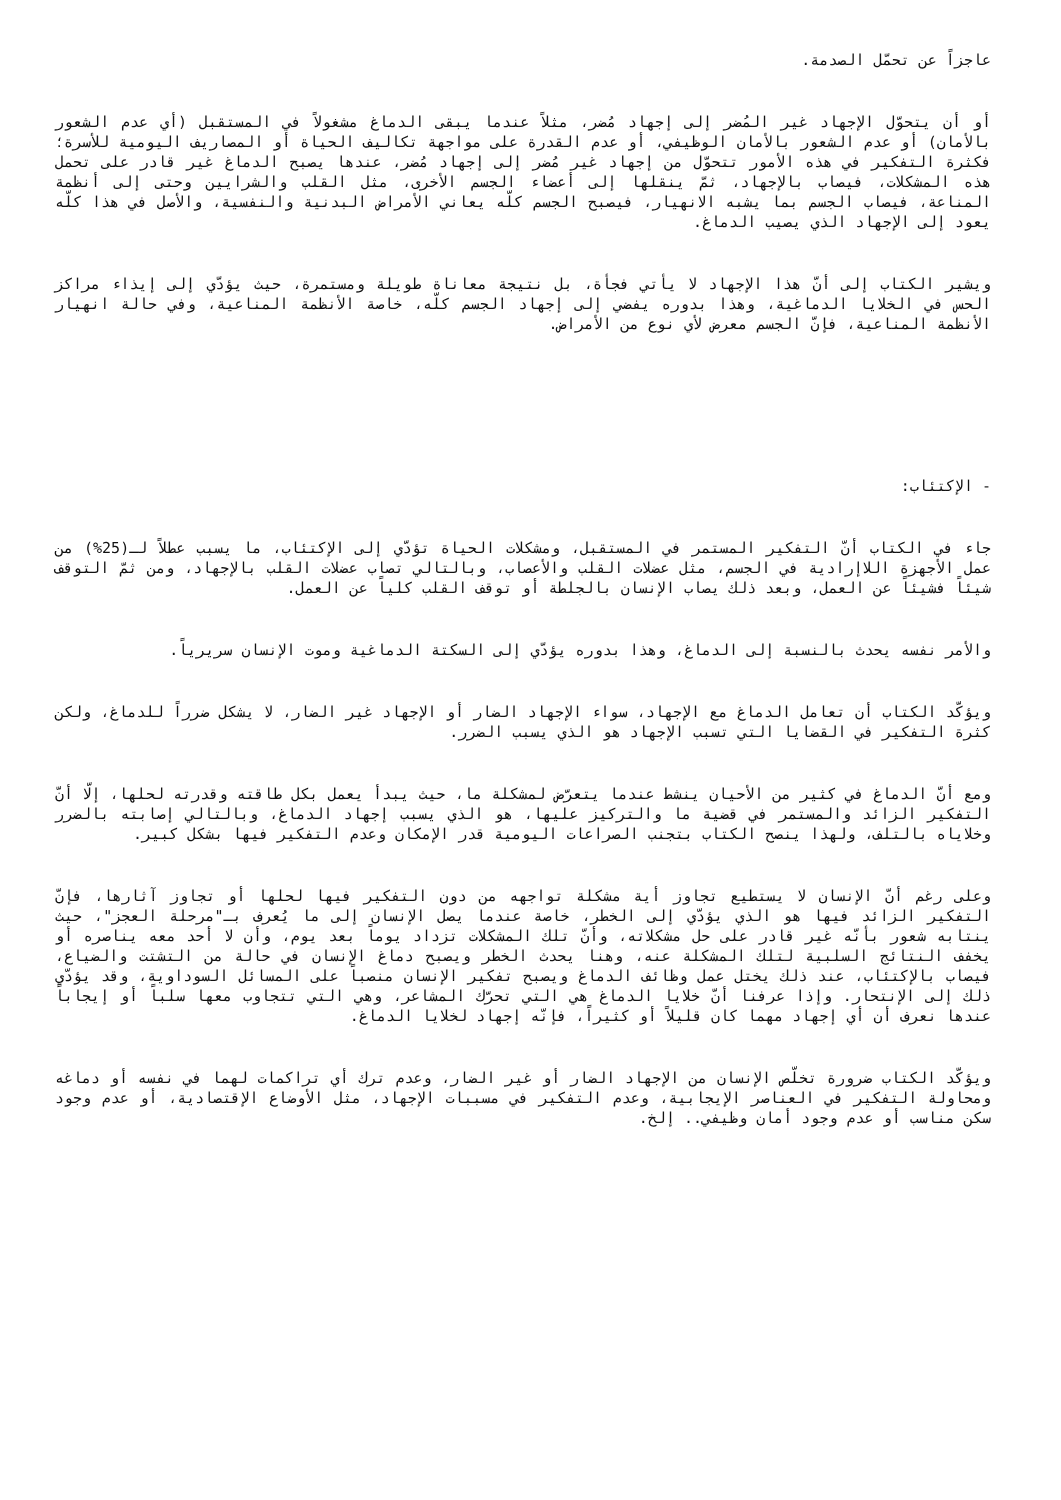عاجزاً عن تحمّل الصدمة.
أو أن يتحوّل الإجهاد غير المُضر إلى إجهاد مُضر، مثلاً عندما يبقى الدماغ مشغولاً في المستقبل (أي عدم الشعور بالأمان) أو عدم الشعور بالأمان الوظيفي، أو عدم القدرة على مواجهة تكاليف الحياة أو المصاريف اليومية للأسرة؛ فكثرة التفكير في هذه الأمور تتحوّل من إجهاد غير مُضر إلى إجهاد مُضر، عندها يصبح الدماغ غير قادر على تحمل هذه المشكلات، فيصاب بالإجهاد، ثمّ ينقلها إلى أعضاء الجسم الأخرى، مثل القلب والشرايين وحتى إلى أنظمة المناعة، فيصاب الجسم بما يشبه الانهيار، فيصبح الجسم كلّه يعاني الأمراض البدنية والنفسية، والأصل في هذا كلّه يعود إلى الإجهاد الذي يصيب الدماغ.
ويشير الكتاب إلى أنّ هذا الإجهاد لا يأتي فجأة، بل نتيجة معاناة طويلة ومستمرة، حيث يؤدّي إلى إيذاء مراكز الحس في الخلايا الدماغية، وهذا بدوره يفضي إلى إجهاد الجسم كلّه، خاصة الأنظمة المناعية، وفي حالة انهيار الأنظمة المناعية، فإنّ الجسم معرض لأي نوع من الأمراض.
- الإكتئاب:
جاء في الكتاب أنّ التفكير المستمر في المستقبل، ومشكلات الحياة تؤدّي إلى الإكتئاب، ما يسبب عطلاً لـ(25%) من عمل الأجهزة اللاإرادية في الجسم، مثل عضلات القلب والأعصاب، وبالتالي تصاب عضلات القلب بالإجهاد، ومن ثمّ التوقف شيئاً فشيئاً عن العمل، وبعد ذلك يصاب الإنسان بالجلطة أو توقف القلب كلياً عن العمل.
والأمر نفسه يحدث بالنسبة إلى الدماغ، وهذا بدوره يؤدّي إلى السكتة الدماغية وموت الإنسان سريرياً.
ويؤكّد الكتاب أن تعامل الدماغ مع الإجهاد، سواء الإجهاد الضار أو الإجهاد غير الضار، لا يشكل ضرراً للدماغ، ولكن كثرة التفكير في القضايا التي تسبب الإجهاد هو الذي يسبب الضرر.
ومع أنّ الدماغ في كثير من الأحيان ينشط عندما يتعرّض لمشكلة ما، حيث يبدأ يعمل بكل طاقته وقدرته لحلها، إلّا أنّ التفكير الزائد والمستمر في قضية ما والتركيز عليها، هو الذي يسبب إجهاد الدماغ، وبالتالي إصابته بالضرر وخلاياه بالتلف، ولهذا ينصح الكتاب بتجنب الصراعات اليومية قدر الإمكان وعدم التفكير فيها بشكل كبير.
وعلى رغم أنّ الإنسان لا يستطيع تجاوز أية مشكلة تواجهه من دون التفكير فيها لحلها أو تجاوز آثارها، فإنّ التفكير الزائد فيها هو الذي يؤدّي إلى الخطر، خاصة عندما يصل الإنسان إلى ما يُعرف بـ"مرحلة العجز"، حيث ينتابه شعور بأنّه غير قادر على حل مشكلاته، وأنّ تلك المشكلات تزداد يوماً بعد يوم، وأن لا أحد معه يناصره أو يخفف النتائج السلبية لتلك المشكلة عنه، وهنا يحدث الخطر ويصبح دماغ الإنسان في حالة من التشتت والضياع، فيصاب بالإكتئاب، عند ذلك يختل عمل وظائف الدماغ ويصبح تفكير الإنسان منصباً على المسائل السوداوية، وقد يؤدّي ذلك إلى الإنتحار. وإذا عرفنا أنّ خلايا الدماغ هي التي تحرّك المشاعر، وهي التي تتجاوب معها سلباً أو إيجاباً عندها نعرف أن أي إجهاد مهما كان قليلاً أو كثيراً، فإنّه إجهاد لخلايا الدماغ.
ويؤكّد الكتاب ضرورة تخلّص الإنسان من الإجهاد الضار أو غير الضار، وعدم ترك أي تراكمات لهما في نفسه أو دماغه ومحاولة التفكير في العناصر الإيجابية، وعدم التفكير في مسببات الإجهاد، مثل الأوضاع الإقتصادية، أو عدم وجود سكن مناسب أو عدم وجود أمان وظيفي.. إلخ.